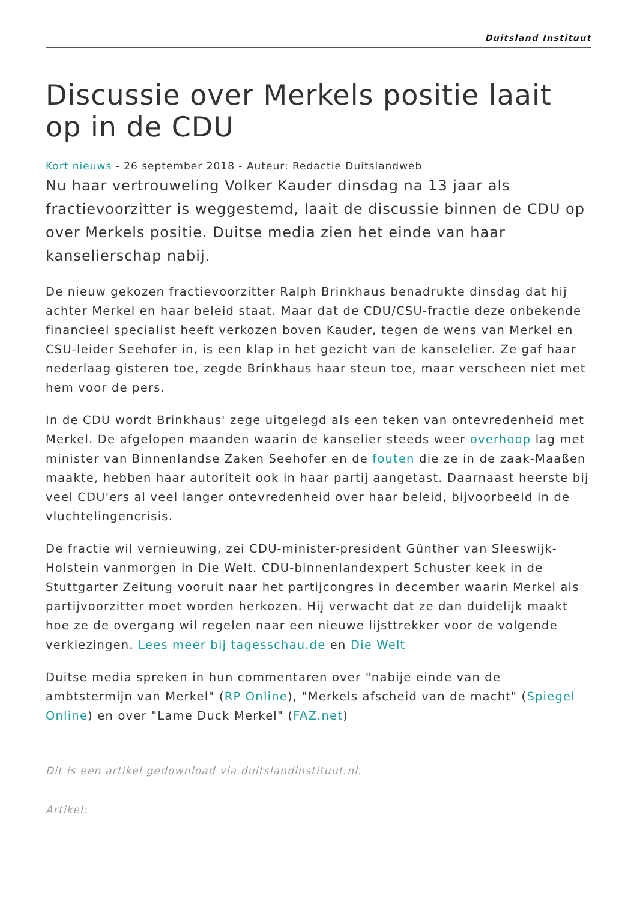Duitsland Instituut
Discussie over Merkels positie laait op in de CDU
Kort nieuws - 26 september 2018 - Auteur: Redactie Duitslandweb
Nu haar vertrouweling Volker Kauder dinsdag na 13 jaar als fractievoorzitter is weggestemd, laait de discussie binnen de CDU op over Merkels positie. Duitse media zien het einde van haar kanselierschap nabij.
De nieuw gekozen fractievoorzitter Ralph Brinkhaus benadrukte dinsdag dat hij achter Merkel en haar beleid staat. Maar dat de CDU/CSU-fractie deze onbekende financieel specialist heeft verkozen boven Kauder, tegen de wens van Merkel en CSU-leider Seehofer in, is een klap in het gezicht van de kanselelier. Ze gaf haar nederlaag gisteren toe, zegde Brinkhaus haar steun toe, maar verscheen niet met hem voor de pers.
In de CDU wordt Brinkhaus' zege uitgelegd als een teken van ontevredenheid met Merkel. De afgelopen maanden waarin de kanselier steeds weer overhoop lag met minister van Binnenlandse Zaken Seehofer en de fouten die ze in de zaak-Maaßen maakte, hebben haar autoriteit ook in haar partij aangetast. Daarnaast heerste bij veel CDU'ers al veel langer ontevredenheid over haar beleid, bijvoorbeeld in de vluchtelingencrisis.
De fractie wil vernieuwing, zei CDU-minister-president Günther van Sleeswijk-Holstein vanmorgen in Die Welt. CDU-binnenlandexpert Schuster keek in de Stuttgarter Zeitung vooruit naar het partijcongres in december waarin Merkel als partijvoorzitter moet worden herkozen. Hij verwacht dat ze dan duidelijk maakt hoe ze de overgang wil regelen naar een nieuwe lijsttrekker voor de volgende verkiezingen. Lees meer bij tagesschau.de en Die Welt
Duitse media spreken in hun commentaren over "nabije einde van de ambtstermijn van Merkel" (RP Online), "Merkels afscheid van de macht" (Spiegel Online) en over "Lame Duck Merkel" (FAZ.net)
Dit is een artikel gedownload via duitslandinstituut.nl.
Artikel: